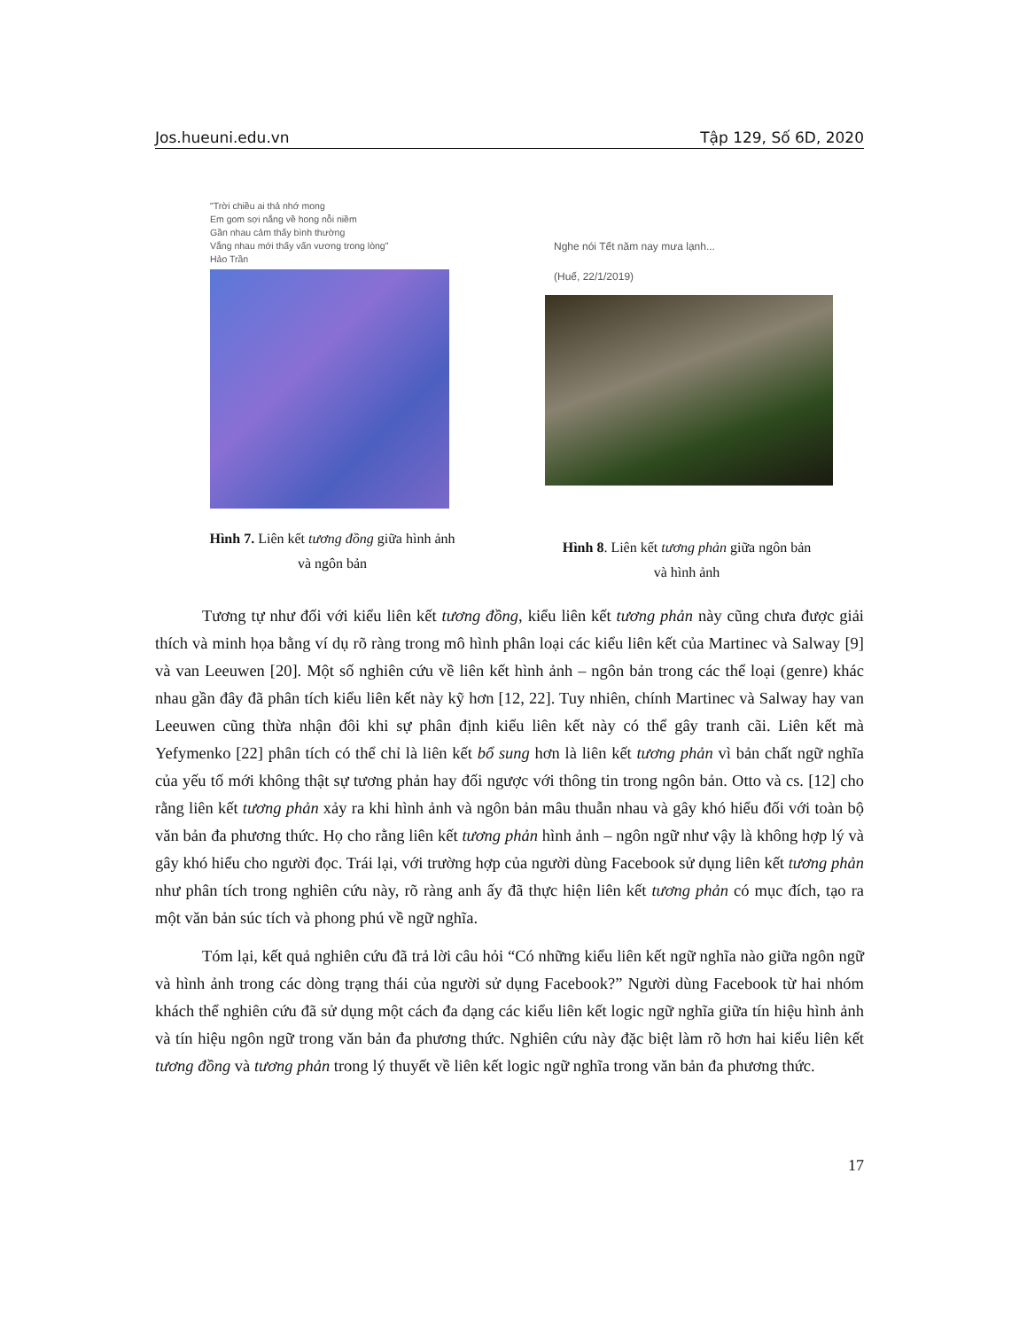Jos.hueuni.edu.vn Tập 129, Số 6D, 2020
"Trời chiều ai thả nhớ mong
Em gom sợi nắng về hong nỗi niềm
Gần nhau cảm thấy bình thường
Vắng nhau mới thấy vấn vương trong lòng"
Hảo Trần
Hình 7. Liên kết tương đồng giữa hình ảnh
và ngôn bản
Nghe nói Tết năm nay mưa lạnh...
(Huế, 22/1/2019)
Hình 8. Liên kết tương phản giữa ngôn bản
và hình ảnh
Tương tự như đối với kiểu liên kết tương đồng, kiểu liên kết tương phản này cũng chưa được giải thích và minh họa bằng ví dụ rõ ràng trong mô hình phân loại các kiểu liên kết của Martinec và Salway [9] và van Leeuwen [20]. Một số nghiên cứu về liên kết hình ảnh – ngôn bản trong các thể loại (genre) khác nhau gần đây đã phân tích kiểu liên kết này kỹ hơn [12, 22]. Tuy nhiên, chính Martinec và Salway hay van Leeuwen cũng thừa nhận đôi khi sự phân định kiểu liên kết này có thể gây tranh cãi. Liên kết mà Yefymenko [22] phân tích có thể chỉ là liên kết bổ sung hơn là liên kết tương phản vì bản chất ngữ nghĩa của yếu tố mới không thật sự tương phản hay đối ngược với thông tin trong ngôn bản. Otto và cs. [12] cho rằng liên kết tương phản xảy ra khi hình ảnh và ngôn bản mâu thuẫn nhau và gây khó hiểu đối với toàn bộ văn bản đa phương thức. Họ cho rằng liên kết tương phản hình ảnh – ngôn ngữ như vậy là không hợp lý và gây khó hiểu cho người đọc. Trái lại, với trường hợp của người dùng Facebook sử dụng liên kết tương phản như phân tích trong nghiên cứu này, rõ ràng anh ấy đã thực hiện liên kết tương phản có mục đích, tạo ra một văn bản súc tích và phong phú về ngữ nghĩa.
Tóm lại, kết quả nghiên cứu đã trả lời câu hỏi “Có những kiểu liên kết ngữ nghĩa nào giữa ngôn ngữ và hình ảnh trong các dòng trạng thái của người sử dụng Facebook?” Người dùng Facebook từ hai nhóm khách thể nghiên cứu đã sử dụng một cách đa dạng các kiểu liên kết logic ngữ nghĩa giữa tín hiệu hình ảnh và tín hiệu ngôn ngữ trong văn bản đa phương thức. Nghiên cứu này đặc biệt làm rõ hơn hai kiểu liên kết tương đồng và tương phản trong lý thuyết về liên kết logic ngữ nghĩa trong văn bản đa phương thức.
17